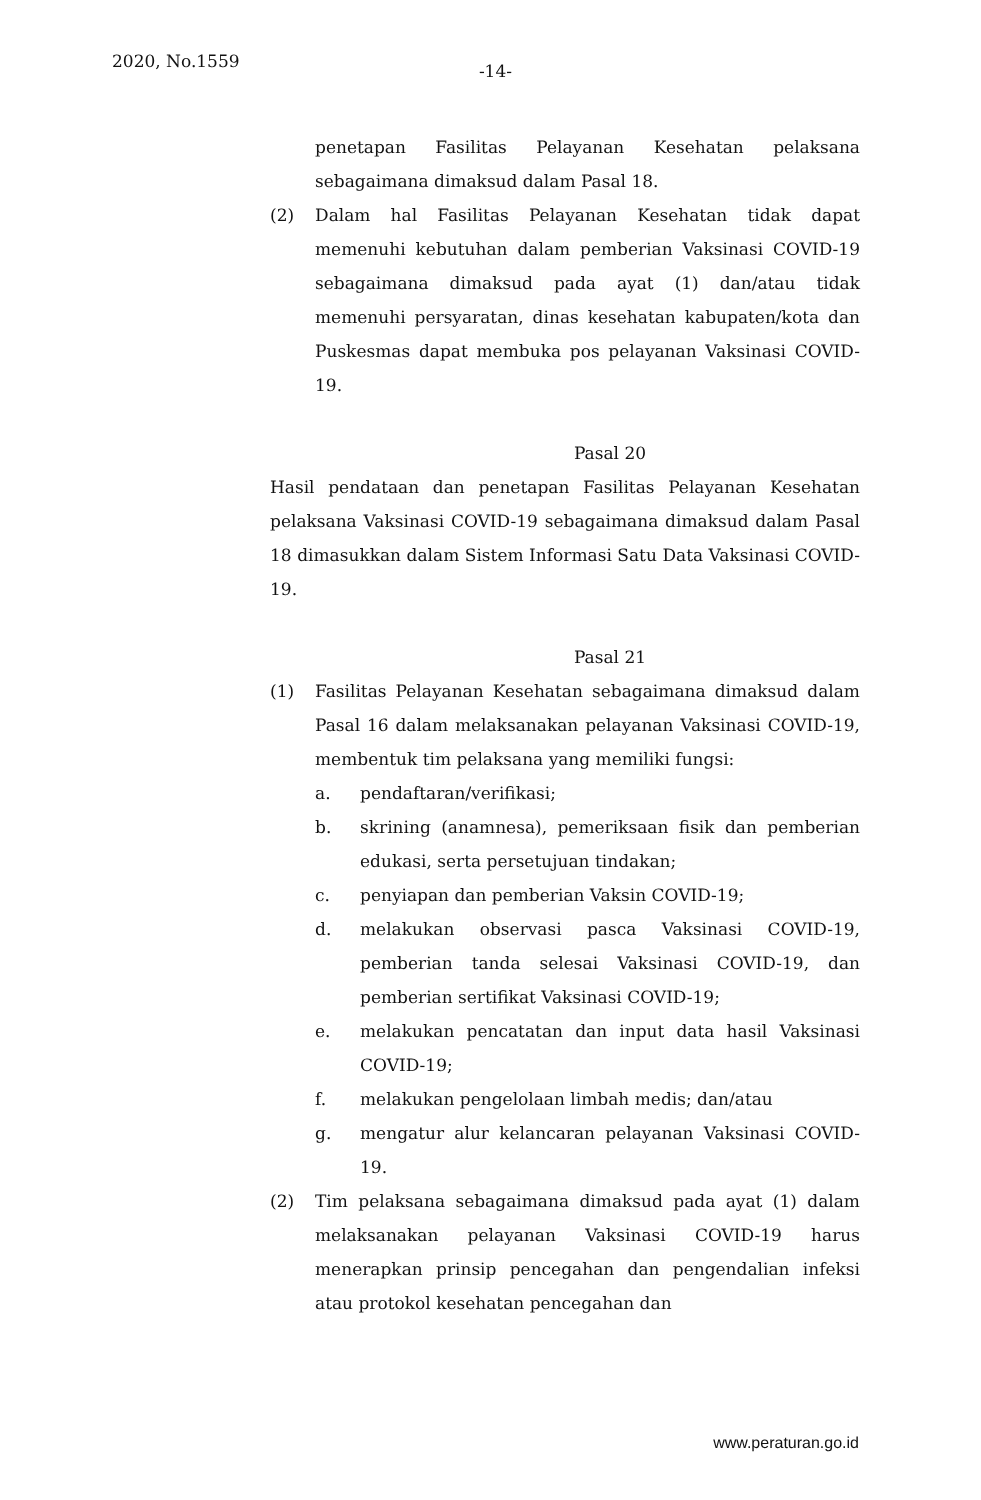2020, No.1559 -14-
penetapan Fasilitas Pelayanan Kesehatan pelaksana sebagaimana dimaksud dalam Pasal 18.
(2) Dalam hal Fasilitas Pelayanan Kesehatan tidak dapat memenuhi kebutuhan dalam pemberian Vaksinasi COVID-19 sebagaimana dimaksud pada ayat (1) dan/atau tidak memenuhi persyaratan, dinas kesehatan kabupaten/kota dan Puskesmas dapat membuka pos pelayanan Vaksinasi COVID-19.
Pasal 20
Hasil pendataan dan penetapan Fasilitas Pelayanan Kesehatan pelaksana Vaksinasi COVID-19 sebagaimana dimaksud dalam Pasal 18 dimasukkan dalam Sistem Informasi Satu Data Vaksinasi COVID-19.
Pasal 21
(1) Fasilitas Pelayanan Kesehatan sebagaimana dimaksud dalam Pasal 16 dalam melaksanakan pelayanan Vaksinasi COVID-19, membentuk tim pelaksana yang memiliki fungsi:
a. pendaftaran/verifikasi;
b. skrining (anamnesa), pemeriksaan fisik dan pemberian edukasi, serta persetujuan tindakan;
c. penyiapan dan pemberian Vaksin COVID-19;
d. melakukan observasi pasca Vaksinasi COVID-19, pemberian tanda selesai Vaksinasi COVID-19, dan pemberian sertifikat Vaksinasi COVID-19;
e. melakukan pencatatan dan input data hasil Vaksinasi COVID-19;
f. melakukan pengelolaan limbah medis; dan/atau
g. mengatur alur kelancaran pelayanan Vaksinasi COVID-19.
(2) Tim pelaksana sebagaimana dimaksud pada ayat (1) dalam melaksanakan pelayanan Vaksinasi COVID-19 harus menerapkan prinsip pencegahan dan pengendalian infeksi atau protokol kesehatan pencegahan dan
www.peraturan.go.id